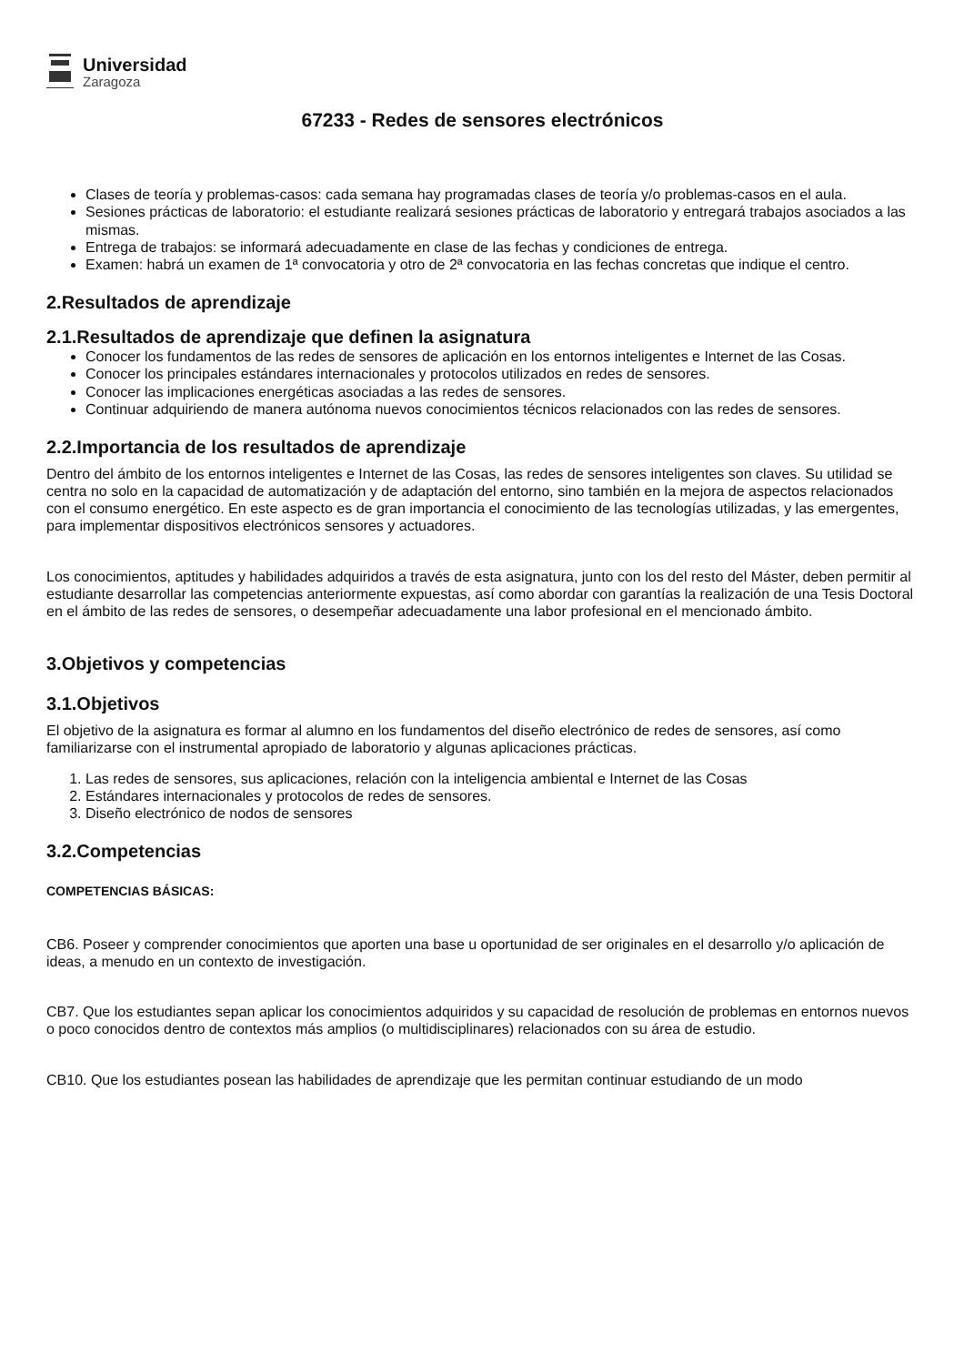Universidad
Zaragoza
67233 - Redes de sensores electrónicos
Clases de teoría y problemas-casos: cada semana hay programadas clases de teoría y/o problemas-casos en el aula.
Sesiones prácticas de laboratorio: el estudiante realizará sesiones prácticas de laboratorio y entregará trabajos asociados a las mismas.
Entrega de trabajos: se informará adecuadamente en clase de las fechas y condiciones de entrega.
Examen: habrá un examen de 1ª convocatoria y otro de 2ª convocatoria en las fechas concretas que indique el centro.
2.Resultados de aprendizaje
2.1.Resultados de aprendizaje que definen la asignatura
Conocer los fundamentos de las redes de sensores de aplicación en los entornos inteligentes e Internet de las Cosas.
Conocer los principales estándares internacionales y protocolos utilizados en redes de sensores.
Conocer las implicaciones energéticas asociadas a las redes de sensores.
Continuar adquiriendo de manera autónoma nuevos conocimientos técnicos relacionados con las redes de sensores.
2.2.Importancia de los resultados de aprendizaje
Dentro del ámbito de los entornos inteligentes e Internet de las Cosas, las redes de sensores inteligentes son claves. Su utilidad se centra no solo en la capacidad de automatización y de adaptación del entorno, sino también en la mejora de aspectos relacionados con el consumo energético. En este aspecto es de gran importancia el conocimiento de las tecnologías utilizadas, y las emergentes, para implementar dispositivos electrónicos sensores y actuadores.
Los conocimientos, aptitudes y habilidades adquiridos a través de esta asignatura, junto con los del resto del Máster, deben permitir al estudiante desarrollar las competencias anteriormente expuestas, así como abordar con garantías la realización de una Tesis Doctoral en el ámbito de las redes de sensores, o desempeñar adecuadamente una labor profesional en el mencionado ámbito.
3.Objetivos y competencias
3.1.Objetivos
El objetivo de la asignatura es formar al alumno en los fundamentos del diseño electrónico de redes de sensores, así como familiarizarse con el instrumental apropiado de laboratorio y algunas aplicaciones prácticas.
1. Las redes de sensores, sus aplicaciones, relación con la inteligencia ambiental e Internet de las Cosas
2. Estándares internacionales y protocolos de redes de sensores.
3. Diseño electrónico de nodos de sensores
3.2.Competencias
COMPETENCIAS BÁSICAS:
CB6. Poseer y comprender conocimientos que aporten una base u oportunidad de ser originales en el desarrollo y/o aplicación de ideas, a menudo en un contexto de investigación.
CB7. Que los estudiantes sepan aplicar los conocimientos adquiridos y su capacidad de resolución de problemas en entornos nuevos o poco conocidos dentro de contextos más amplios (o multidisciplinares) relacionados con su área de estudio.
CB10. Que los estudiantes posean las habilidades de aprendizaje que les permitan continuar estudiando de un modo